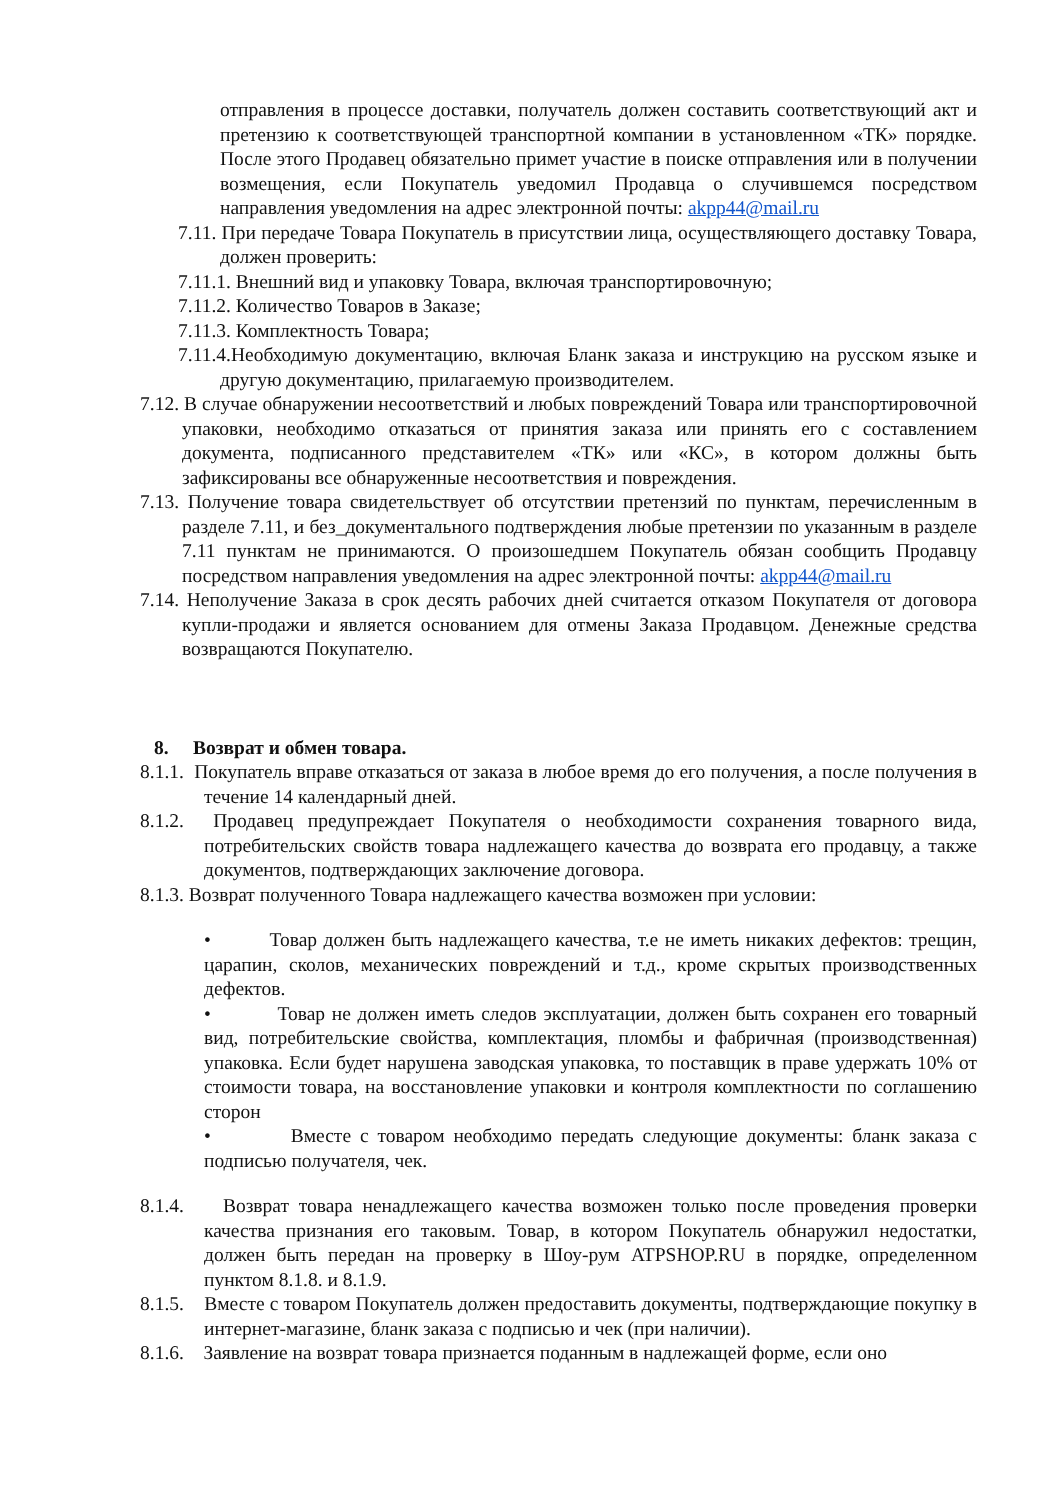отправления в процессе доставки, получатель должен составить соответствующий акт и претензию к соответствующей транспортной компании в установленном «ТК» порядке. После этого Продавец обязательно примет участие в поиске отправления или в получении возмещения, если Покупатель уведомил Продавца о случившемся посредством направления уведомления на адрес электронной почты: akpp44@mail.ru
7.11. При передаче Товара Покупатель в присутствии лица, осуществляющего доставку Товара, должен проверить:
7.11.1. Внешний вид и упаковку Товара, включая транспортировочную;
7.11.2. Количество Товаров в Заказе;
7.11.3. Комплектность Товара;
7.11.4.Необходимую документацию, включая Бланк заказа и инструкцию на русском языке и другую документацию, прилагаемую производителем.
7.12. В случае обнаружении несоответствий и любых повреждений Товара или транспортировочной упаковки, необходимо отказаться от принятия заказа или принять его с составлением документа, подписанного представителем «ТК» или «КС», в котором должны быть зафиксированы все обнаруженные несоответствия и повреждения.
7.13. Получение товара свидетельствует об отсутствии претензий по пунктам, перечисленным в разделе 7.11, и без_документального подтверждения любые претензии по указанным в разделе 7.11 пунктам не принимаются. О произошедшем Покупатель обязан сообщить Продавцу посредством направления уведомления на адрес электронной почты: akpp44@mail.ru
7.14. Неполучение Заказа в срок десять рабочих дней считается отказом Покупателя от договора купли-продажи и является основанием для отмены Заказа Продавцом. Денежные средства возвращаются Покупателю.
8. Возврат и обмен товара.
8.1.1. Покупатель вправе отказаться от заказа в любое время до его получения, а после получения в течение 14 календарный дней.
8.1.2. Продавец предупреждает Покупателя о необходимости сохранения товарного вида, потребительских свойств товара надлежащего качества до возврата его продавцу, а также документов, подтверждающих заключение договора.
8.1.3. Возврат полученного Товара надлежащего качества возможен при условии:
• Товар должен быть надлежащего качества, т.е не иметь никаких дефектов: трещин, царапин, сколов, механических повреждений и т.д., кроме скрытых производственных дефектов.
• Товар не должен иметь следов эксплуатации, должен быть сохранен его товарный вид, потребительские свойства, комплектация, пломбы и фабричная (производственная) упаковка. Если будет нарушена заводская упаковка, то поставщик в праве удержать 10% от стоимости товара, на восстановление упаковки и контроля комплектности по соглашению сторон
• Вместе с товаром необходимо передать следующие документы: бланк заказа с подписью получателя, чек.
8.1.4. Возврат товара ненадлежащего качества возможен только после проведения проверки качества признания его таковым. Товар, в котором Покупатель обнаружил недостатки, должен быть передан на проверку в Шоу-рум ATPSHOP.RU в порядке, определенном пунктом 8.1.8. и 8.1.9.
8.1.5. Вместе с товаром Покупатель должен предоставить документы, подтверждающие покупку в интернет-магазине, бланк заказа с подписью и чек (при наличии).
8.1.6. Заявление на возврат товара признается поданным в надлежащей форме, если оно